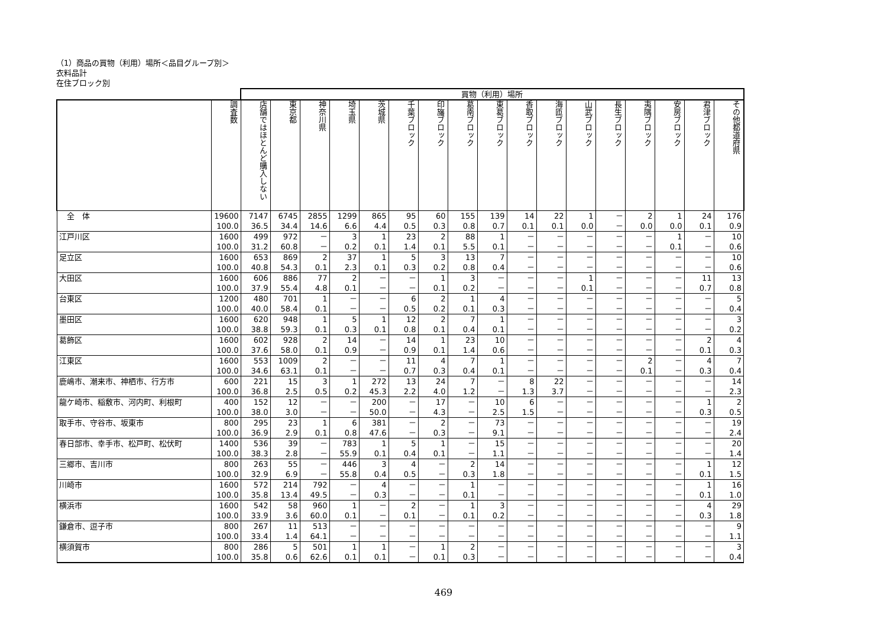（1）商品の買物（利用）場所＜品目グループ別＞
衣料品計
在住ブロック別
| | | 買物（利用）場所 | | | | | | | | | | | | | | | | |
| | 調査数 | 店舗ではほとんど購入しない | 東京都 | 神奈川県 | 埼玉県 | 茨城県 | 千葉ブロック | 印旛ブロック | 葛南ブロック | 東葛ブロック | 香取ブロック | 海匝ブロック | 山武ブロック | 長生ブロック | 夷隅ブロック | 安房ブロック | 君津ブロック | その他都道府県 |
| 全 体 | 19600 | 7147 | 6745 | 2855 | 1299 | 865 | 95 | 60 | 155 | 139 | 14 | 22 | 1 | － | 2 | 1 | 24 | 176 |
| | 100.0 | 36.5 | 34.4 | 14.6 | 6.6 | 4.4 | 0.5 | 0.3 | 0.8 | 0.7 | 0.1 | 0.1 | 0.0 | － | 0.0 | 0.0 | 0.1 | 0.9 |
| 江戸川区 | 1600 | 499 | 972 | － | 3 | 1 | 23 | 2 | 88 | 1 | － | － | － | － | － | 1 | － | 10 |
| | 100.0 | 31.2 | 60.8 | － | 0.2 | 0.1 | 1.4 | 0.1 | 5.5 | 0.1 | － | － | － | － | － | 0.1 | － | 0.6 |
| 足立区 | 1600 | 653 | 869 | 2 | 37 | 1 | 5 | 3 | 13 | 7 | － | － | － | － | － | － | － | 10 |
| | 100.0 | 40.8 | 54.3 | 0.1 | 2.3 | 0.1 | 0.3 | 0.2 | 0.8 | 0.4 | － | － | － | － | － | － | － | 0.6 |
| 大田区 | 1600 | 606 | 886 | 77 | 2 | － | － | 1 | 3 | － | － | － | 1 | － | － | － | 11 | 13 |
| | 100.0 | 37.9 | 55.4 | 4.8 | 0.1 | － | － | 0.1 | 0.2 | － | － | － | 0.1 | － | － | － | 0.7 | 0.8 |
| 台東区 | 1200 | 480 | 701 | 1 | － | － | 6 | 2 | 1 | 4 | － | － | － | － | － | － | － | 5 |
| | 100.0 | 40.0 | 58.4 | 0.1 | － | － | 0.5 | 0.2 | 0.1 | 0.3 | － | － | － | － | － | － | － | 0.4 |
| 墨田区 | 1600 | 620 | 948 | 1 | 5 | 1 | 12 | 2 | 7 | 1 | － | － | － | － | － | － | － | 3 |
| | 100.0 | 38.8 | 59.3 | 0.1 | 0.3 | 0.1 | 0.8 | 0.1 | 0.4 | 0.1 | － | － | － | － | － | － | － | 0.2 |
| 葛飾区 | 1600 | 602 | 928 | 2 | 14 | － | 14 | 1 | 23 | 10 | － | － | － | － | － | － | 2 | 4 |
| | 100.0 | 37.6 | 58.0 | 0.1 | 0.9 | － | 0.9 | 0.1 | 1.4 | 0.6 | － | － | － | － | － | － | 0.1 | 0.3 |
| 江東区 | 1600 | 553 | 1009 | 2 | － | － | 11 | 4 | 7 | 1 | － | － | － | － | 2 | － | 4 | 7 |
| | 100.0 | 34.6 | 63.1 | 0.1 | － | － | 0.7 | 0.3 | 0.4 | 0.1 | － | － | － | － | 0.1 | － | 0.3 | 0.4 |
| 鹿嶋市、潮来市、神栖市、行方市 | 600 | 221 | 15 | 3 | 1 | 272 | 13 | 24 | 7 | － | 8 | 22 | － | － | － | － | － | 14 |
| | 100.0 | 36.8 | 2.5 | 0.5 | 0.2 | 45.3 | 2.2 | 4.0 | 1.2 | － | 1.3 | 3.7 | － | － | － | － | － | 2.3 |
| 龍ケ崎市、稲敷市、河内町、利根町 | 400 | 152 | 12 | － | － | 200 | － | 17 | － | 10 | 6 | － | － | － | － | － | 1 | 2 |
| | 100.0 | 38.0 | 3.0 | － | － | 50.0 | － | 4.3 | － | 2.5 | 1.5 | － | － | － | － | － | 0.3 | 0.5 |
| 取手市、守谷市、坂東市 | 800 | 295 | 23 | 1 | 6 | 381 | － | 2 | － | 73 | － | － | － | － | － | － | － | 19 |
| | 100.0 | 36.9 | 2.9 | 0.1 | 0.8 | 47.6 | － | 0.3 | － | 9.1 | － | － | － | － | － | － | － | 2.4 |
| 春日部市、幸手市、松戸町、松伏町 | 1400 | 536 | 39 | － | 783 | 1 | 5 | 1 | － | 15 | － | － | － | － | － | － | － | 20 |
| | 100.0 | 38.3 | 2.8 | － | 55.9 | 0.1 | 0.4 | 0.1 | － | 1.1 | － | － | － | － | － | － | － | 1.4 |
| 三郷市、吉川市 | 800 | 263 | 55 | － | 446 | 3 | 4 | － | 2 | 14 | － | － | － | － | － | － | 1 | 12 |
| | 100.0 | 32.9 | 6.9 | － | 55.8 | 0.4 | 0.5 | － | 0.3 | 1.8 | － | － | － | － | － | － | 0.1 | 1.5 |
| 川崎市 | 1600 | 572 | 214 | 792 | － | 4 | － | － | 1 | － | － | － | － | － | － | － | 1 | 16 |
| | 100.0 | 35.8 | 13.4 | 49.5 | － | 0.3 | － | － | 0.1 | － | － | － | － | － | － | － | 0.1 | 1.0 |
| 横浜市 | 1600 | 542 | 58 | 960 | 1 | － | 2 | － | 1 | 3 | － | － | － | － | － | － | 4 | 29 |
| | 100.0 | 33.9 | 3.6 | 60.0 | 0.1 | － | 0.1 | － | 0.1 | 0.2 | － | － | － | － | － | － | 0.3 | 1.8 |
| 鎌倉市、逗子市 | 800 | 267 | 11 | 513 | － | － | － | － | － | － | － | － | － | － | － | － | － | 9 |
| | 100.0 | 33.4 | 1.4 | 64.1 | － | － | － | － | － | － | － | － | － | － | － | － | － | 1.1 |
| 横須賀市 | 800 | 286 | 5 | 501 | 1 | 1 | － | 1 | 2 | － | － | － | － | － | － | － | － | 3 |
| | 100.0 | 35.8 | 0.6 | 62.6 | 0.1 | 0.1 | － | 0.1 | 0.3 | － | － | － | － | － | － | － | － | 0.4 |
469